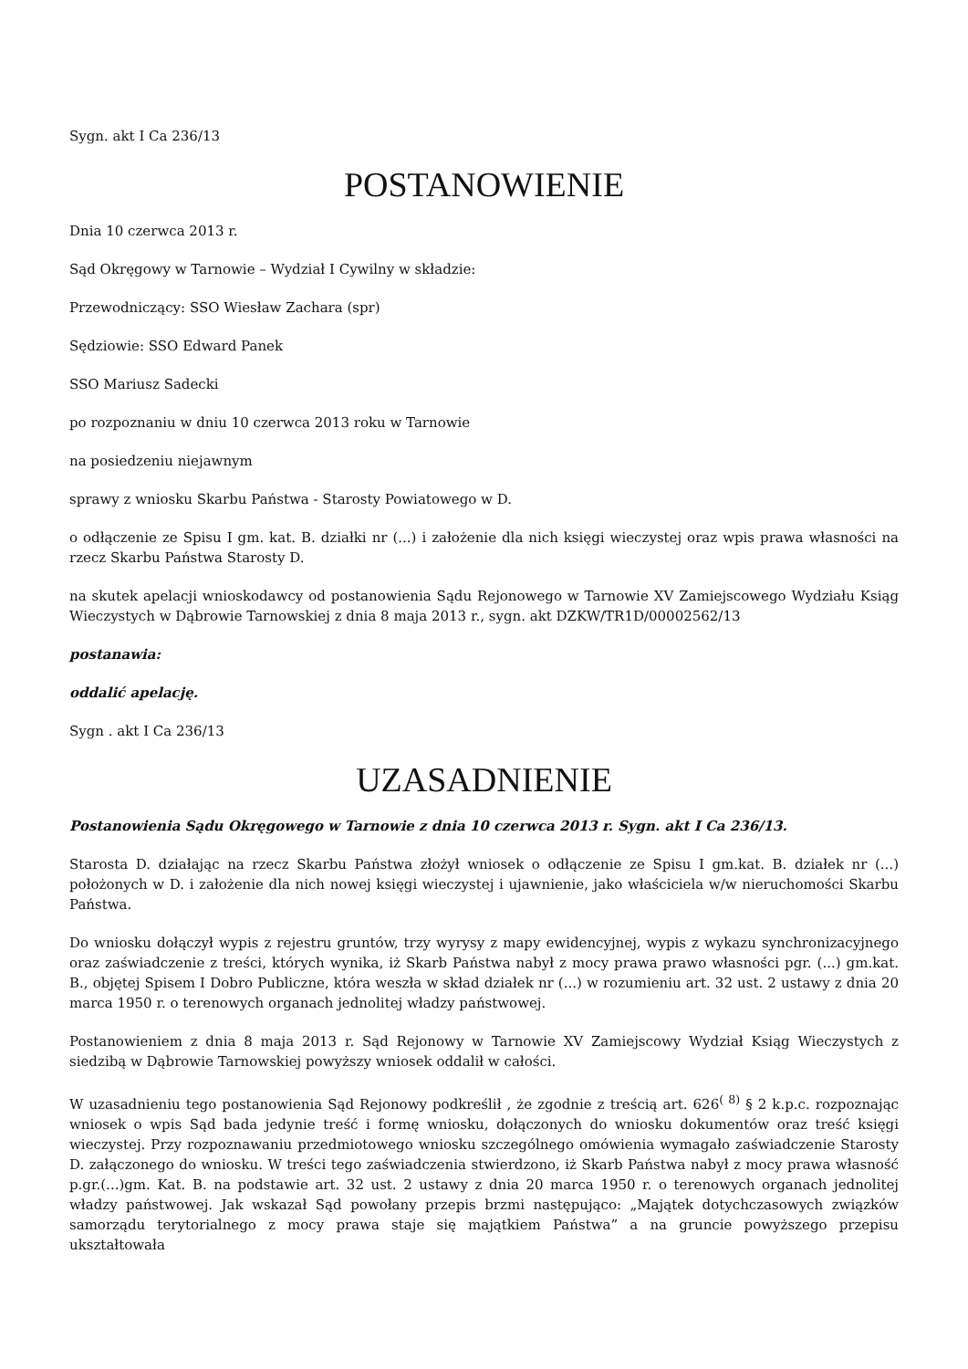Sygn. akt I Ca 236/13
POSTANOWIENIE
Dnia 10 czerwca 2013 r.
Sąd Okręgowy w Tarnowie – Wydział I Cywilny w składzie:
Przewodniczący: SSO Wiesław Zachara (spr)
Sędziowie: SSO Edward Panek
SSO Mariusz Sadecki
po rozpoznaniu w dniu 10 czerwca 2013 roku w Tarnowie
na posiedzeniu niejawnym
sprawy z wniosku Skarbu Państwa - Starosty Powiatowego w D.
o odłączenie ze Spisu I gm. kat. B. działki nr (...) i założenie dla nich księgi wieczystej oraz wpis prawa własności na rzecz Skarbu Państwa Starosty D.
na skutek apelacji wnioskodawcy od postanowienia Sądu Rejonowego w Tarnowie XV Zamiejscowego Wydziału Ksiąg Wieczystych w Dąbrowie Tarnowskiej z dnia 8 maja 2013 r., sygn. akt DZKW/TR1D/00002562/13
postanawia:
oddalić apelację.
Sygn . akt I Ca 236/13
UZASADNIENIE
Postanowienia Sądu Okręgowego w Tarnowie z dnia 10 czerwca 2013 r. Sygn. akt I Ca 236/13.
Starosta D. działając na rzecz Skarbu Państwa złożył wniosek o odłączenie ze Spisu I gm.kat. B. działek nr (...) położonych w D. i założenie dla nich nowej księgi wieczystej i ujawnienie, jako właściciela w/w nieruchomości Skarbu Państwa.
Do wniosku dołączył wypis z rejestru gruntów, trzy wyrysy z mapy ewidencyjnej, wypis z wykazu synchronizacyjnego oraz zaświadczenie z treści, których wynika, iż Skarb Państwa nabył z mocy prawa prawo własności pgr. (...) gm.kat. B., objętej Spisem I Dobro Publiczne, która weszła w skład działek nr (...) w rozumieniu art. 32 ust. 2 ustawy z dnia 20 marca 1950 r. o terenowych organach jednolitej władzy państwowej.
Postanowieniem z dnia 8 maja 2013 r. Sąd Rejonowy w Tarnowie XV Zamiejscowy Wydział Ksiąg Wieczystych z siedzibą w Dąbrowie Tarnowskiej powyższy wniosek oddalił w całości.
W uzasadnieniu tego postanowienia Sąd Rejonowy podkreślił , że zgodnie z treścią art. 626<sup>( 8)</sup> § 2 k.p.c. rozpoznając wniosek o wpis Sąd bada jedynie treść i formę wniosku, dołączonych do wniosku dokumentów oraz treść księgi wieczystej. Przy rozpoznawaniu przedmiotowego wniosku szczególnego omówienia wymagało zaświadczenie Starosty D. załączonego do wniosku. W treści tego zaświadczenia stwierdzono, iż Skarb Państwa nabył z mocy prawa własność p.gr.(...)gm. Kat. B. na podstawie art. 32 ust. 2 ustawy z dnia 20 marca 1950 r. o terenowych organach jednolitej władzy państwowej. Jak wskazał Sąd powołany przepis brzmi następująco: „Majątek dotychczasowych związków samorządu terytorialnego z mocy prawa staje się majątkiem Państwa” a na gruncie powyższego przepisu ukształtowała